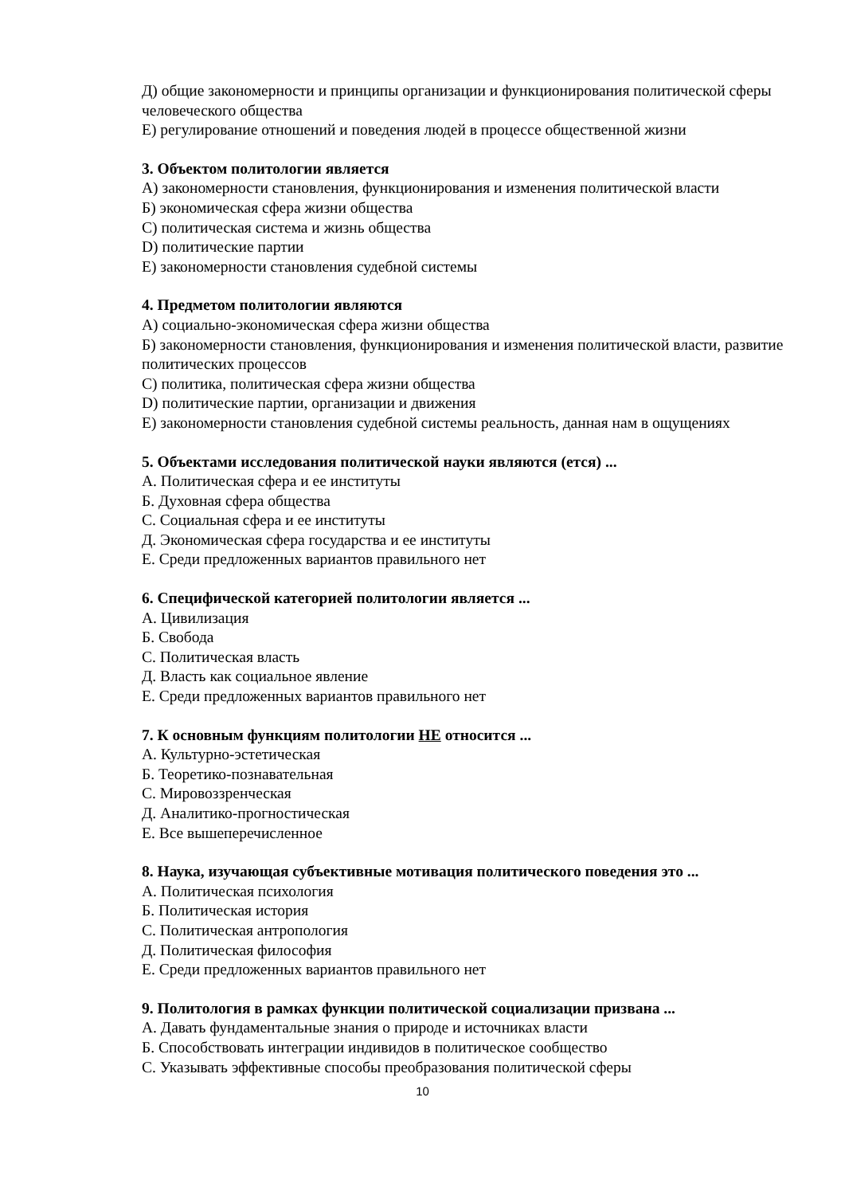Д) общие закономерности и принципы организации и функционирования политической сферы человеческого общества
Е) регулирование отношений и поведения людей в процессе общественной жизни
3. Объектом политологии является
А) закономерности становления, функционирования и изменения политической власти
Б) экономическая сфера жизни общества
С) политическая система и жизнь общества
D) политические партии
Е) закономерности становления судебной системы
4. Предметом политологии являются
А) социально-экономическая сфера жизни общества
Б) закономерности становления, функционирования и изменения политической власти, развитие политических процессов
С) политика, политическая сфера жизни общества
D) политические партии, организации и движения
Е) закономерности становления судебной системы реальность, данная нам в ощущениях
5. Объектами исследования политической науки являются (ется) ...
А. Политическая сфера и ее институты
Б. Духовная сфера общества
С. Социальная сфера и ее институты
Д. Экономическая сфера государства и ее институты
Е. Среди предложенных вариантов правильного нет
6. Специфической категорией политологии является ...
А. Цивилизация
Б. Свобода
С. Политическая власть
Д. Власть как социальное явление
Е. Среди предложенных вариантов правильного нет
7. К основным функциям политологии НЕ относится ...
А. Культурно-эстетическая
Б. Теоретико-познавательная
С. Мировоззренческая
Д. Аналитико-прогностическая
Е. Все вышеперечисленное
8. Наука, изучающая субъективные мотивация политического поведения это ...
А. Политическая психология
Б. Политическая история
С. Политическая антропология
Д. Политическая философия
Е. Среди предложенных вариантов правильного нет
9. Политология в рамках функции политической социализации призвана ...
А. Давать фундаментальные знания о природе и источниках власти
Б. Способствовать интеграции индивидов в политическое сообщество
С. Указывать эффективные способы преобразования политической сферы
10